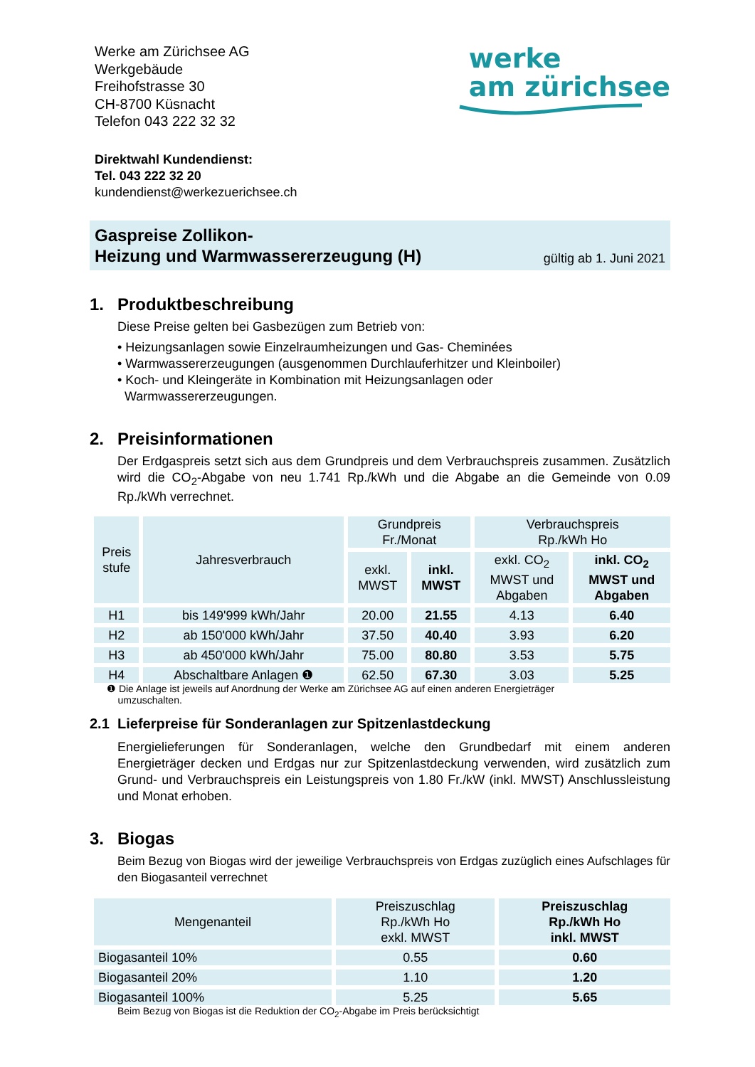Werke am Zürichsee AG
Werkgebäude
Freihofstrasse 30
CH-8700 Küsnacht
Telefon 043 222 32 32
werke
am zürichsee
Direktwahl Kundendienst:
Tel. 043 222 32 20
kundendienst@werkezuerichsee.ch
Gaspreise Zollikon-
Heizung und Warmwassererzeugung (H)
gültig ab 1. Juni 2021
1. Produktbeschreibung
Diese Preise gelten bei Gasbezügen zum Betrieb von:
• Heizungsanlagen sowie Einzelraumheizungen und Gas- Cheminées
• Warmwassererzeugungen (ausgenommen Durchlauferhitzer und Kleinboiler)
• Koch- und Kleingeräte in Kombination mit Heizungsanlagen oder
Warmwassererzeugungen.
2. Preisinformationen
Der Erdgaspreis setzt sich aus dem Grundpreis und dem Verbrauchspreis zusammen. Zusätzlich wird die CO<sub>2</sub>-Abgabe von neu 1.741 Rp./kWh und die Abgabe an die Gemeinde von 0.09 Rp./kWh verrechnet.
| Preis stufe | Jahresverbrauch | Grundpreis Fr./Monat | | Verbrauchspreis Rp./kWh Ho | |
| --- | --- | --- | --- | --- | --- |
| | | exkl. MWST | inkl. MWST | exkl. CO<sub>2</sub> MWST und Abgaben | inkl. CO<sub>2</sub> MWST und Abgaben |
| H1 | bis 149'999 kWh/Jahr | 20.00 | 21.55 | 4.13 | 6.40 |
| H2 | ab 150'000 kWh/Jahr | 37.50 | 40.40 | 3.93 | 6.20 |
| H3 | ab 450'000 kWh/Jahr | 75.00 | 80.80 | 3.53 | 5.75 |
| H4 | Abschaltbare Anlagen ❶ | 62.50 | 67.30 | 3.03 | 5.25 |
❶ Die Anlage ist jeweils auf Anordnung der Werke am Zürichsee AG auf einen anderen Energieträger
umzuschalten.
2.1 Lieferpreise für Sonderanlagen zur Spitzenlastdeckung
Energielieferungen für Sonderanlagen, welche den Grundbedarf mit einem anderen Energieträger decken und Erdgas nur zur Spitzenlastdeckung verwenden, wird zusätzlich zum Grund- und Verbrauchspreis ein Leistungspreis von 1.80 Fr./kW (inkl. MWST) Anschlussleistung und Monat erhoben.
3. Biogas
Beim Bezug von Biogas wird der jeweilige Verbrauchspreis von Erdgas zuzüglich eines Aufschlages für den Biogasanteil verrechnet
| Mengenanteil | Preiszuschlag Rp./kWh Ho exkl. MWST | Preiszuschlag Rp./kWh Ho inkl. MWST |
| --- | --- | --- |
| Biogasanteil 10% | 0.55 | 0.60 |
| Biogasanteil 20% | 1.10 | 1.20 |
| Biogasanteil 100% | 5.25 | 5.65 |
Beim Bezug von Biogas ist die Reduktion der CO<sub>2</sub>-Abgabe im Preis berücksichtigt